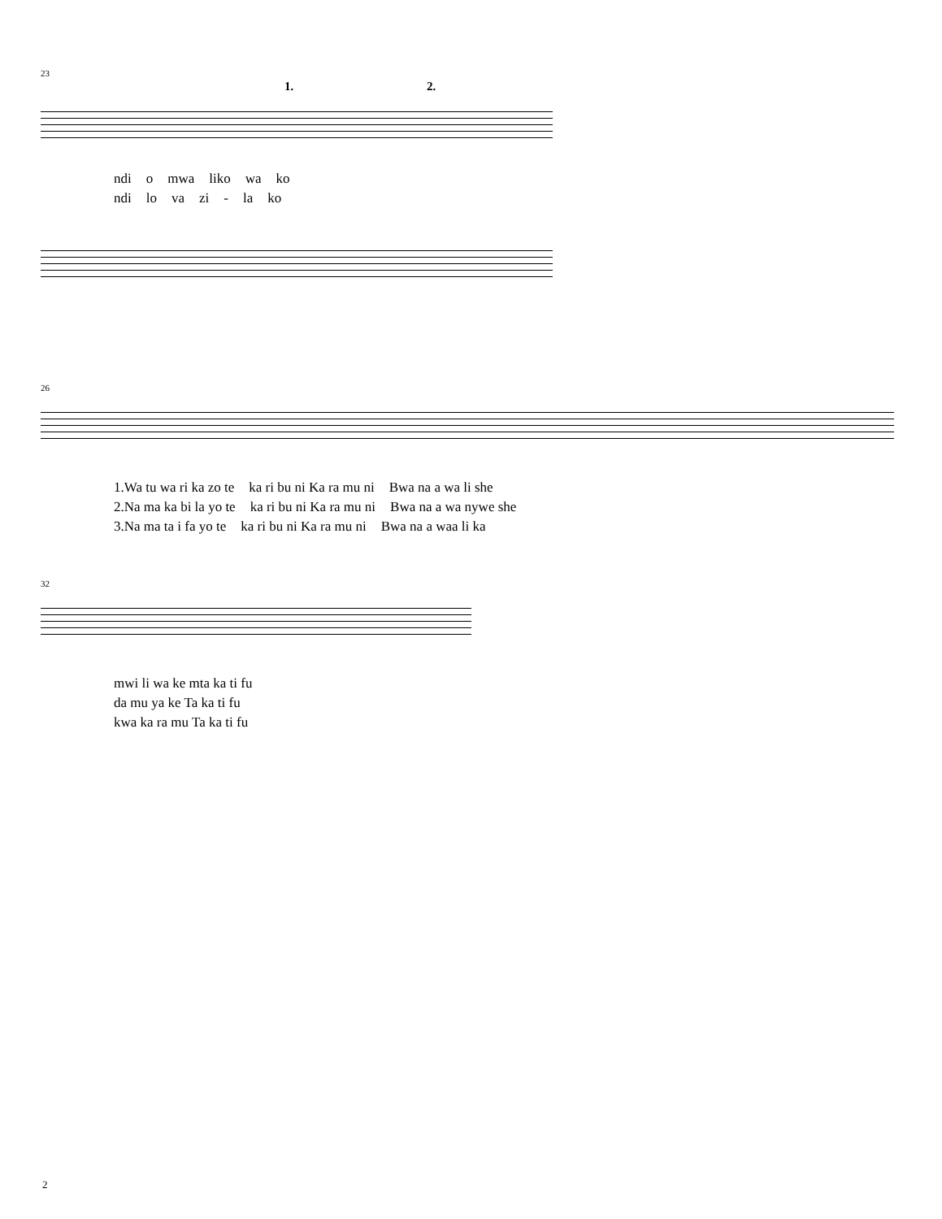23
1. 2.
ndi o mwa liko wa ko
ndi lo va zi - la ko
26
1.Wa tu wa ri ka zo te ka ri bu ni Ka ra mu ni Bwa na a wa li she
2.Na ma ka bi la yo te ka ri bu ni Ka ra mu ni Bwa na a wa nywe she
3.Na ma ta i fa yo te ka ri bu ni Ka ra mu ni Bwa na a waa li ka
32
mwi li wa ke mta ka ti fu
da mu ya ke Ta ka ti fu
kwa ka ra mu Ta ka ti fu
2